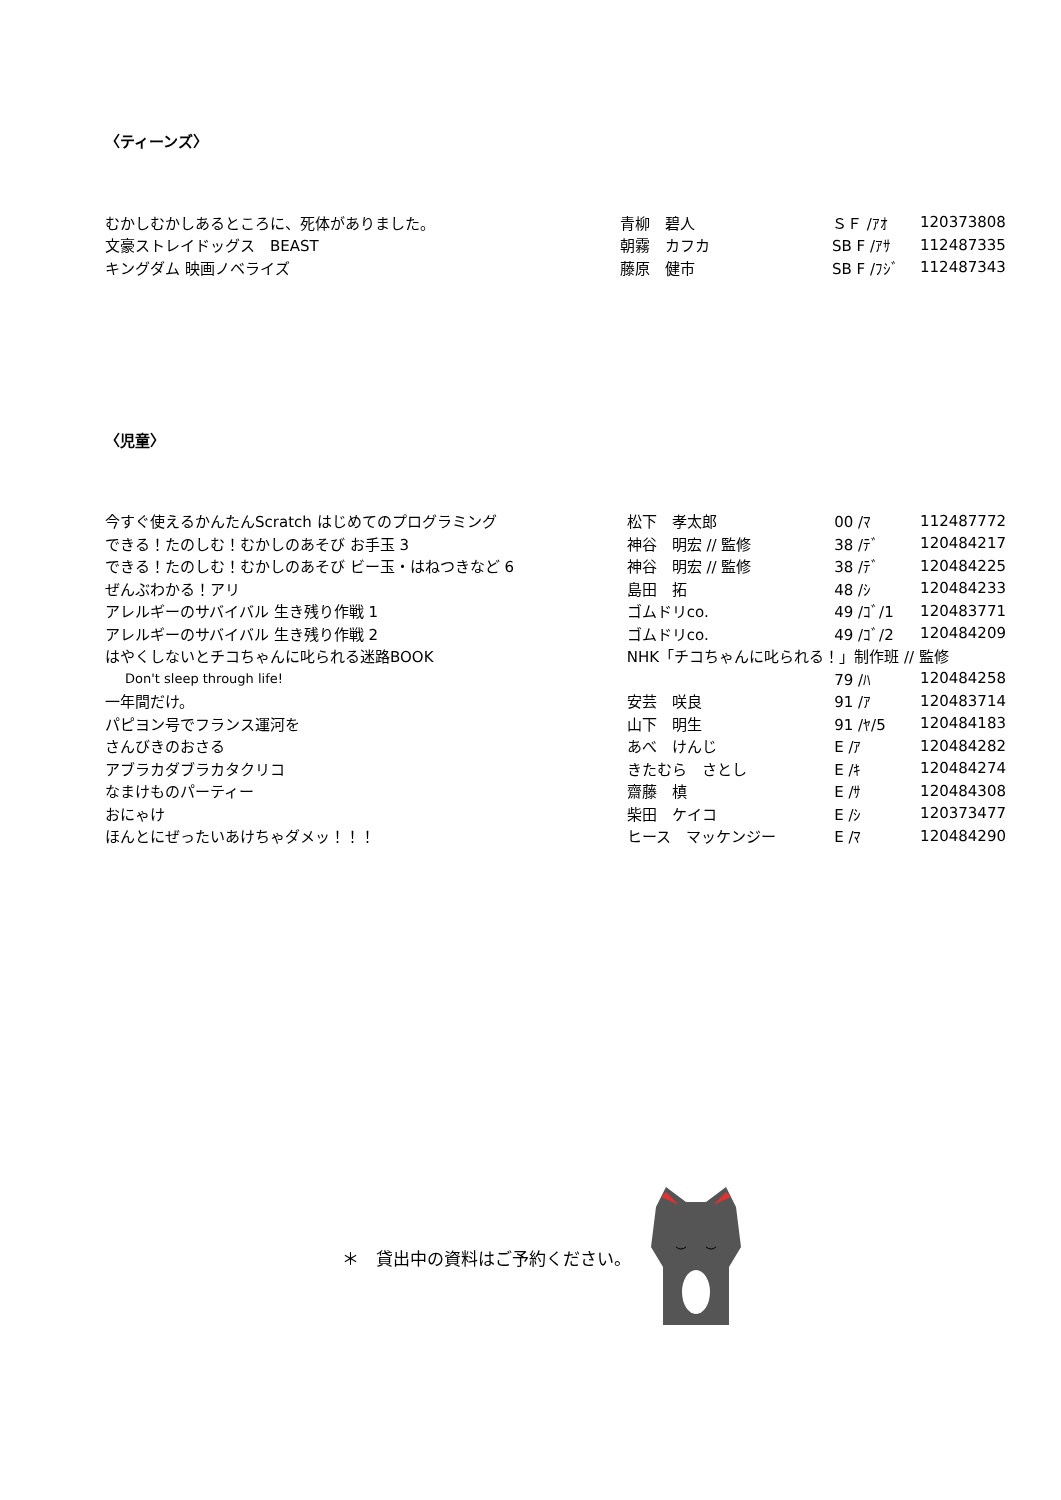〈ティーンズ〉
| むかしむかしあるところに、死体がありました。 | 青柳 碧人 | ＳＦ /ｱｵ | 120373808 |
| 文豪ストレイドッグス BEAST | 朝霧 カフカ | SB F /ｱｻ | 112487335 |
| キングダム 映画ノベライズ | 藤原 健市 | SB F /ﾌｼﾞ | 112487343 |
〈児童〉
| 今すぐ使えるかんたんScratch はじめてのプログラミング | 松下 孝太郎 | 00 /ﾏ | 112487772 |
| できる！たのしむ！むかしのあそび お手玉 3 | 神谷 明宏 // 監修 | 38 /ﾃﾞ | 120484217 |
| できる！たのしむ！むかしのあそび ビー玉・はねつきなど 6 | 神谷 明宏 // 監修 | 38 /ﾃﾞ | 120484225 |
| ぜんぶわかる！アリ | 島田 拓 | 48 /ｼ | 120484233 |
| アレルギーのサバイバル 生き残り作戦 1 | ゴムドリco. | 49 /ｺﾞ/1 | 120483771 |
| アレルギーのサバイバル 生き残り作戦 2 | ゴムドリco. | 49 /ｺﾞ/2 | 120484209 |
| はやくしないとチコちゃんに叱られる迷路BOOK | NHK「チコちゃんに叱られる！」制作班 // 監修 | | |
| Don't sleep through life! | | 79 /ﾊ | 120484258 |
| 一年間だけ。 | 安芸 咲良 | 91 /ｱ | 120483714 |
| パピヨン号でフランス運河を | 山下 明生 | 91 /ﾔ/5 | 120484183 |
| さんびきのおさる | あべ けんじ | E /ｱ | 120484282 |
| アブラカダブラカタクリコ | きたむら さとし | E /ｷ | 120484274 |
| なまけものパーティー | 齋藤 槙 | E /ｻ | 120484308 |
| おにゃけ | 柴田 ケイコ | E /ｼ | 120373477 |
| ほんとにぜったいあけちゃダメッ！！！ | ヒース マッケンジー | E /ﾏ | 120484290 |
＊　貸出中の資料はご予約ください。